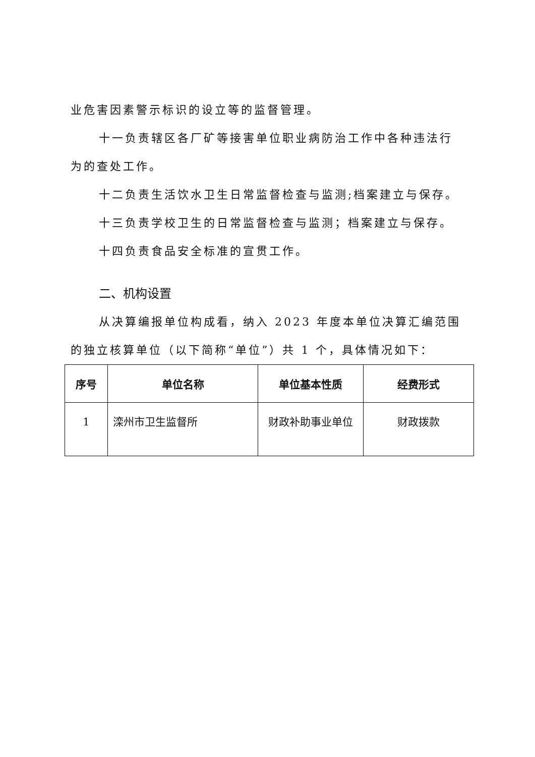业危害因素警示标识的设立等的监督管理。
十一负责辖区各厂矿等接害单位职业病防治工作中各种违法行为的查处工作。
十二负责生活饮水卫生日常监督检查与监测;档案建立与保存。
十三负责学校卫生的日常监督检查与监测；档案建立与保存。
十四负责食品安全标准的宣贯工作。
二、机构设置
从决算编报单位构成看，纳入 2023 年度本单位决算汇编范围的独立核算单位（以下简称“单位”）共 1 个，具体情况如下：
| 序号 | 单位名称 | 单位基本性质 | 经费形式 |
| --- | --- | --- | --- |
| 1 | 滦州市卫生监督所 | 财政补助事业单位 | 财政拨款 |